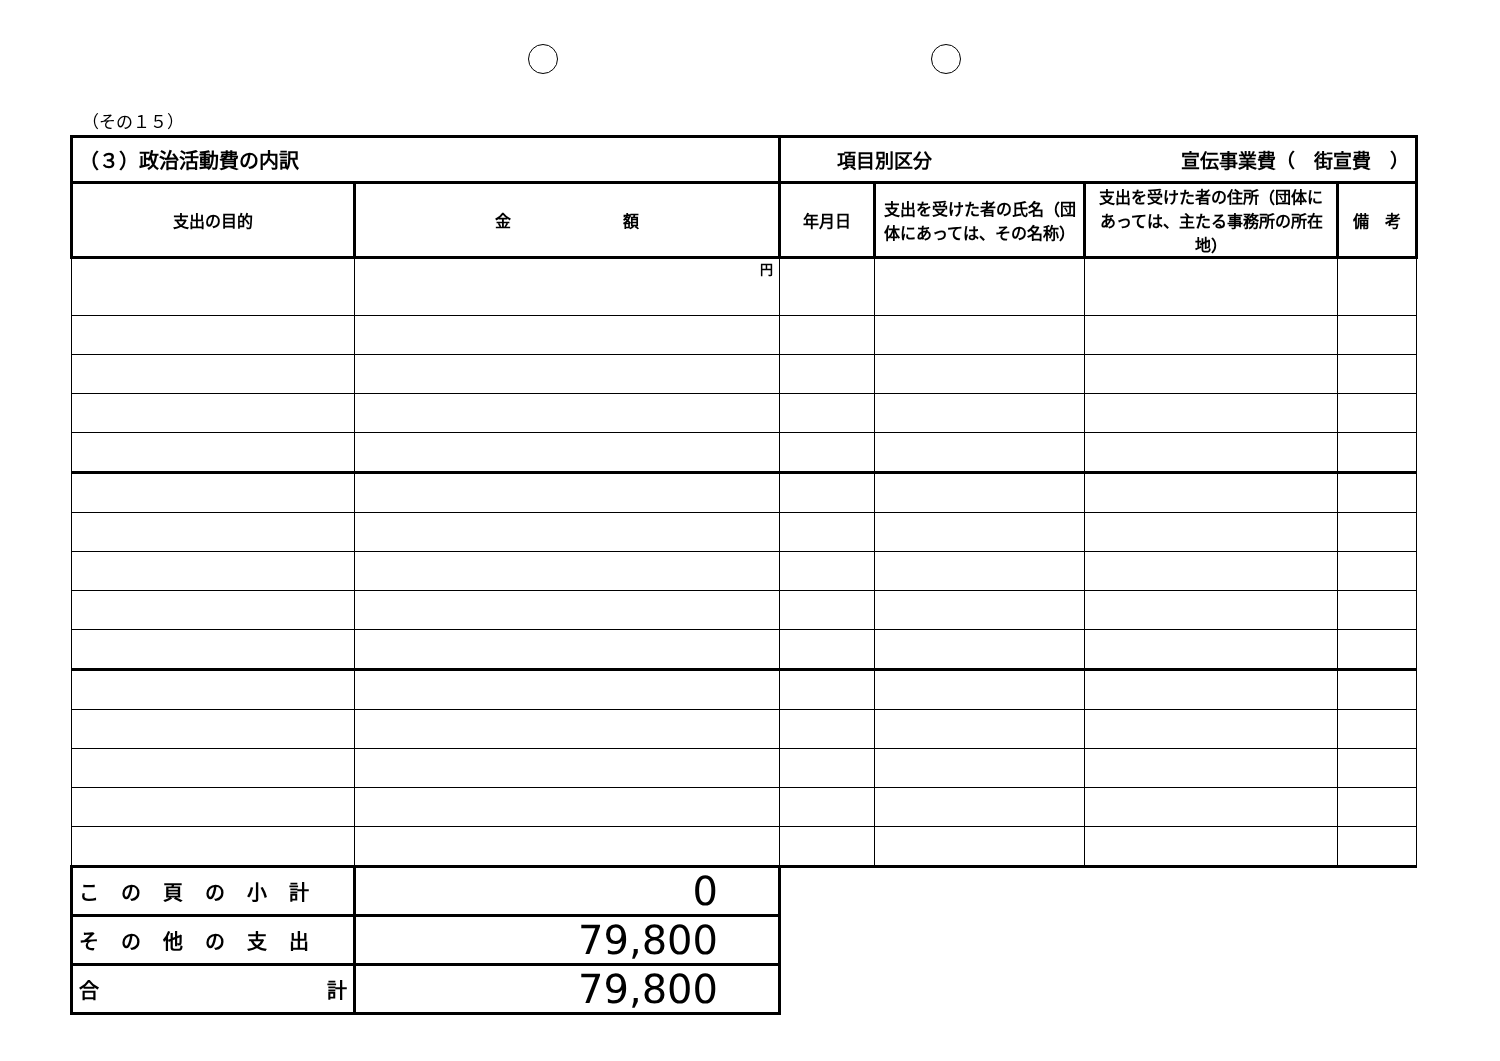（その１５）
| （３）政治活動費の内訳 | | 項目別区分 宣伝事業費（ 街宣費 ） | | | |
| 支出の目的 | 金 額 | 年月日 | 支出を受けた者の氏名（団体にあっては、その名称） | 支出を受けた者の住所（団体にあっては、主たる事務所の所在地） | 備 考 |
| | 円 | | | | |
| この頁の小計 | 0 | | | | |
| その他の支出 | 79,800 | | | | |
| 合 計 | 79,800 | | | | |